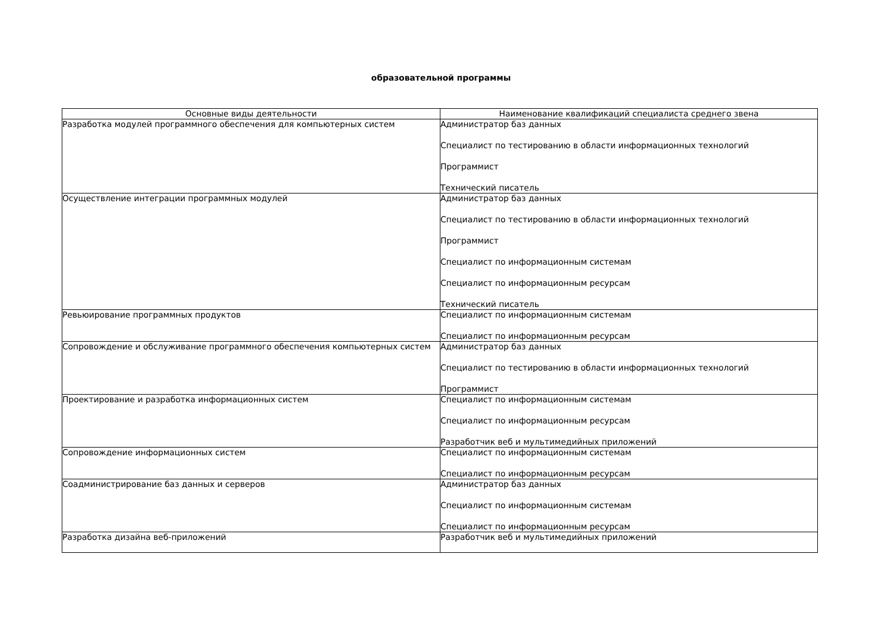образовательной программы
| Основные виды деятельности | Наименование квалификаций специалиста среднего звена |
| --- | --- |
| Разработка модулей программного обеспечения для компьютерных систем | Администратор баз данных Специалист по тестированию в области информационных технологий Программист Технический писатель |
| Осуществление интеграции программных модулей | Администратор баз данных Специалист по тестированию в области информационных технологий Программист Специалист по информационным системам Специалист по информационным ресурсам Технический писатель |
| Ревьюирование программных продуктов | Специалист по информационным системам Специалист по информационным ресурсам |
| Сопровождение и обслуживание программного обеспечения компьютерных систем | Администратор баз данных Специалист по тестированию в области информационных технологий Программист |
| Проектирование и разработка информационных систем | Специалист по информационным системам Специалист по информационным ресурсам Разработчик веб и мультимедийных приложений |
| Сопровождение информационных систем | Специалист по информационным системам Специалист по информационным ресурсам |
| Соадминистрирование баз данных и серверов | Администратор баз данных Специалист по информационным системам Специалист по информационным ресурсам |
| Разработка дизайна веб-приложений | Разработчик веб и мультимедийных приложений |